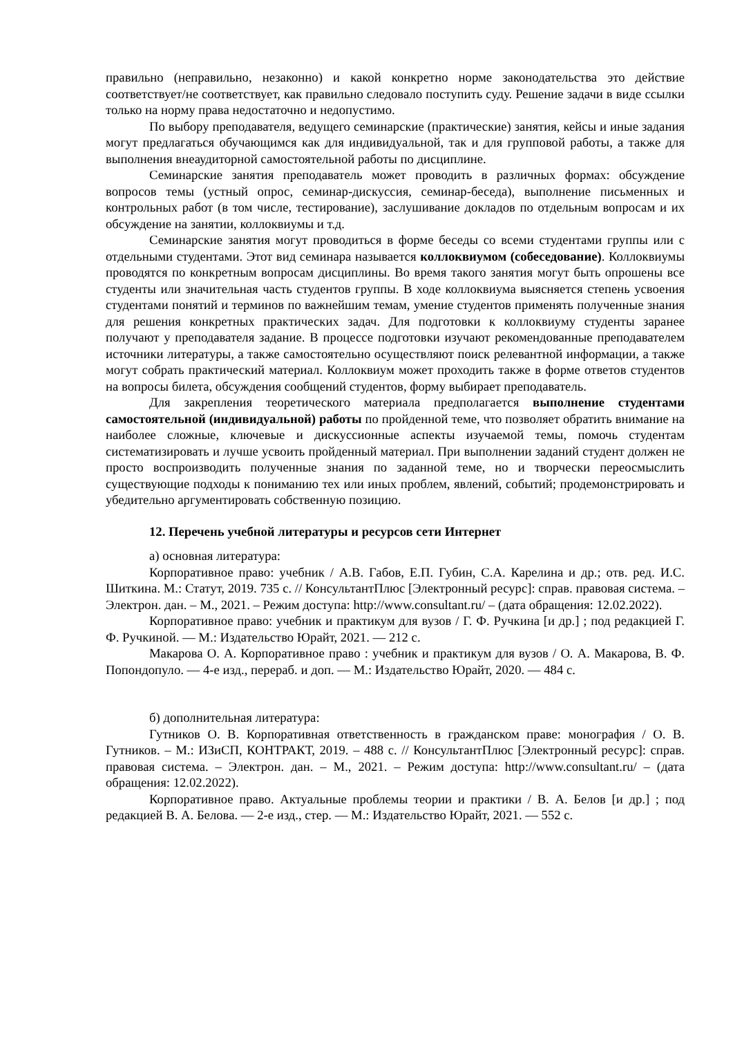правильно (неправильно, незаконно) и какой конкретно норме законодательства это действие соответствует/не соответствует, как правильно следовало поступить суду. Решение задачи в виде ссылки только на норму права недостаточно и недопустимо.
По выбору преподавателя, ведущего семинарские (практические) занятия, кейсы и иные задания могут предлагаться обучающимся как для индивидуальной, так и для групповой работы, а также для выполнения внеаудиторной самостоятельной работы по дисциплине.
Семинарские занятия преподаватель может проводить в различных формах: обсуждение вопросов темы (устный опрос, семинар-дискуссия, семинар-беседа), выполнение письменных и контрольных работ (в том числе, тестирование), заслушивание докладов по отдельным вопросам и их обсуждение на занятии, коллоквиумы и т.д.
Семинарские занятия могут проводиться в форме беседы со всеми студентами группы или с отдельными студентами. Этот вид семинара называется коллоквиумом (собеседование). Коллоквиумы проводятся по конкретным вопросам дисциплины. Во время такого занятия могут быть опрошены все студенты или значительная часть студентов группы. В ходе коллоквиума выясняется степень усвоения студентами понятий и терминов по важнейшим темам, умение студентов применять полученные знания для решения конкретных практических задач. Для подготовки к коллоквиуму студенты заранее получают у преподавателя задание. В процессе подготовки изучают рекомендованные преподавателем источники литературы, а также самостоятельно осуществляют поиск релевантной информации, а также могут собрать практический материал. Коллоквиум может проходить также в форме ответов студентов на вопросы билета, обсуждения сообщений студентов, форму выбирает преподаватель.
Для закрепления теоретического материала предполагается выполнение студентами самостоятельной (индивидуальной) работы по пройденной теме, что позволяет обратить внимание на наиболее сложные, ключевые и дискуссионные аспекты изучаемой темы, помочь студентам систематизировать и лучше усвоить пройденный материал. При выполнении заданий студент должен не просто воспроизводить полученные знания по заданной теме, но и творчески переосмыслить существующие подходы к пониманию тех или иных проблем, явлений, событий; продемонстрировать и убедительно аргументировать собственную позицию.
12. Перечень учебной литературы и ресурсов сети Интернет
а) основная литература:
Корпоративное право: учебник / А.В. Габов, Е.П. Губин, С.А. Карелина и др.; отв. ред. И.С. Шиткина. М.: Статут, 2019. 735 с. // КонсультантПлюс [Электронный ресурс]: справ. правовая система. – Электрон. дан. – М., 2021. – Режим доступа: http://www.consultant.ru/ – (дата обращения: 12.02.2022).
Корпоративное право: учебник и практикум для вузов / Г. Ф. Ручкина [и др.] ; под редакцией Г. Ф. Ручкиной. — М.: Издательство Юрайт, 2021. — 212 с.
Макарова О. А. Корпоративное право : учебник и практикум для вузов / О. А. Макарова, В. Ф. Попондопуло. — 4-е изд., перераб. и доп. — М.: Издательство Юрайт, 2020. — 484 с.
б) дополнительная литература:
Гутников О. В. Корпоративная ответственность в гражданском праве: монография / О. В. Гутников. – М.: ИЗиСП, КОНТРАКТ, 2019. – 488 с. // КонсультантПлюс [Электронный ресурс]: справ. правовая система. – Электрон. дан. – М., 2021. – Режим доступа: http://www.consultant.ru/ – (дата обращения: 12.02.2022).
Корпоративное право. Актуальные проблемы теории и практики / В. А. Белов [и др.] ; под редакцией В. А. Белова. — 2-е изд., стер. — М.: Издательство Юрайт, 2021. — 552 с.